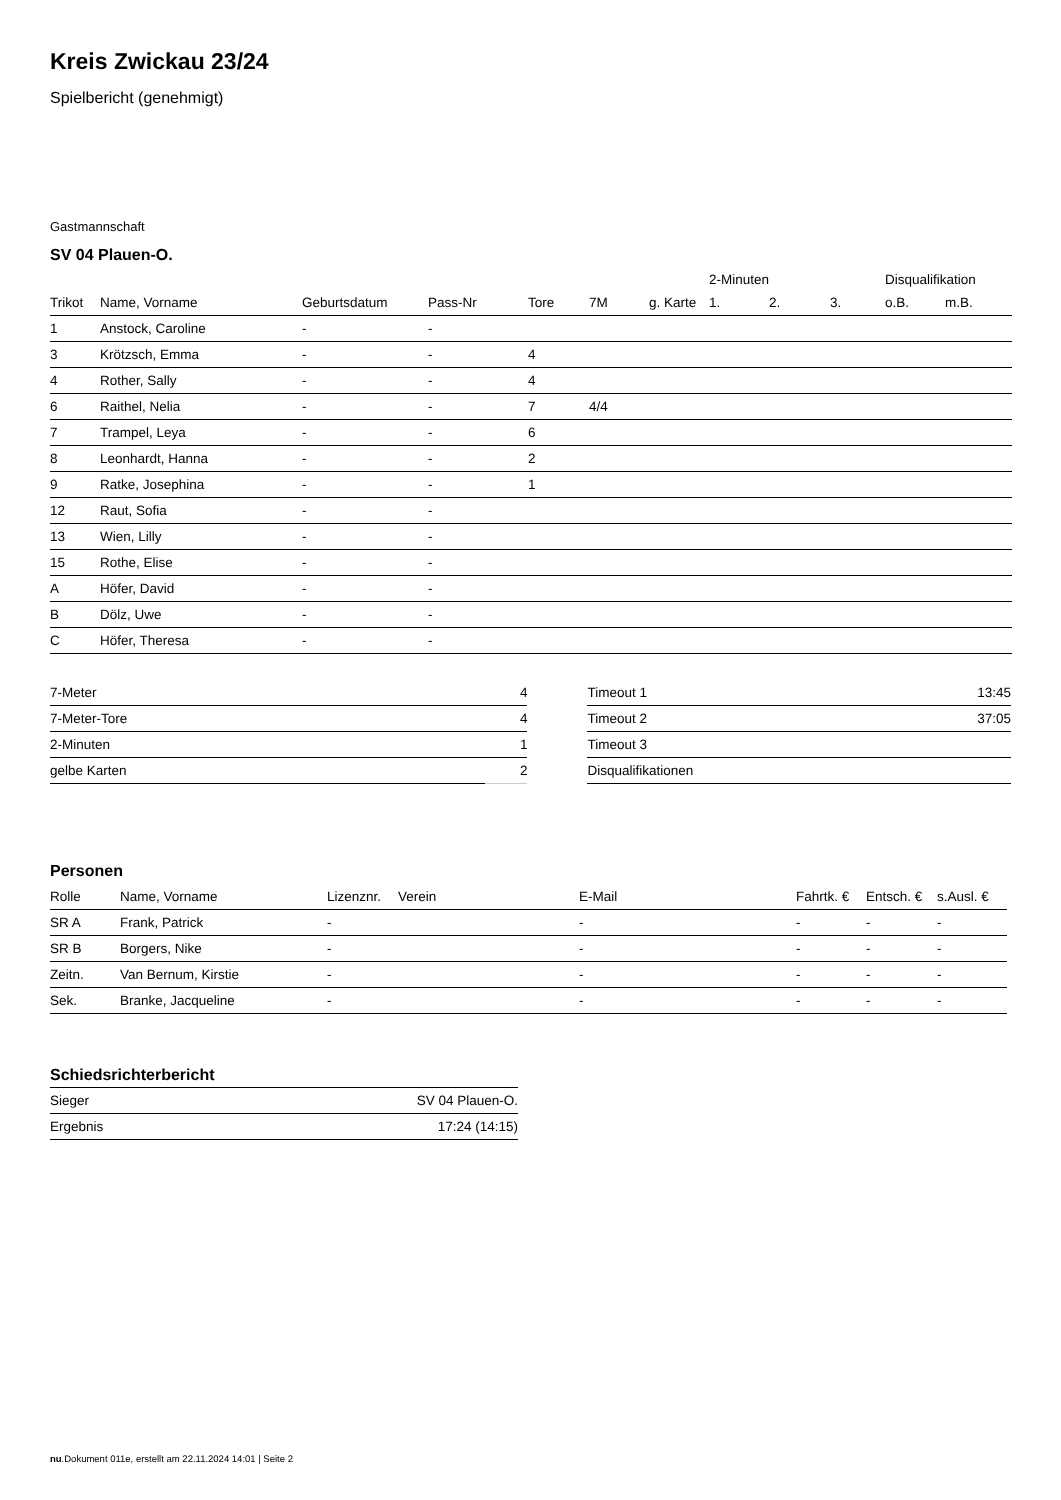Kreis Zwickau 23/24
Spielbericht (genehmigt)
Gastmannschaft
SV 04 Plauen-O.
| | | | | | | | 2-Minuten | | | Disqualifikation | |
| --- | --- | --- | --- | --- | --- | --- | --- | --- | --- | --- | --- |
| Trikot | Name, Vorname | Geburtsdatum | Pass-Nr | Tore | 7M | g. Karte | 1. | 2. | 3. | o.B. | m.B. |
| 1 | Anstock, Caroline | - | - | | | | | | | | |
| 3 | Krötzsch, Emma | - | - | 4 | | | | | | | |
| 4 | Rother, Sally | - | - | 4 | | | | | | | |
| 6 | Raithel, Nelia | - | - | 7 | 4/4 | | | | | | |
| 7 | Trampel, Leya | - | - | 6 | | | | | | | |
| 8 | Leonhardt, Hanna | - | - | 2 | | | | | | | |
| 9 | Ratke, Josephina | - | - | 1 | | | | | | | |
| 12 | Raut, Sofia | - | - | | | | | | | | |
| 13 | Wien, Lilly | - | - | | | | | | | | |
| 15 | Rothe, Elise | - | - | | | | | | | | |
| A | Höfer, David | - | - | | | | | | | | |
| B | Dölz, Uwe | - | - | | | | | | | | |
| C | Höfer, Theresa | - | - | | | | | | | | |
| 7-Meter | 4 |
| 7-Meter-Tore | 4 |
| 2-Minuten | 1 |
| gelbe Karten | 2 |
| Timeout 1 | 13:45 |
| Timeout 2 | 37:05 |
| Timeout 3 | |
| Disqualifikationen | |
Personen
| Rolle | Name, Vorname | Lizenznr. | Verein | E-Mail | Fahrtk. € | Entsch. € | s.Ausl. € |
| --- | --- | --- | --- | --- | --- | --- | --- |
| SR A | Frank, Patrick | - | | - | - | - | - |
| SR B | Borgers, Nike | - | | - | - | - | - |
| Zeitn. | Van Bernum, Kirstie | - | | - | - | - | - |
| Sek. | Branke, Jacqueline | - | | - | - | - | - |
Schiedsrichterbericht
| Sieger | SV 04 Plauen-O. |
| Ergebnis | 17:24 (14:15) |
nu.Dokument 011e, erstellt am 22.11.2024 14:01 | Seite 2